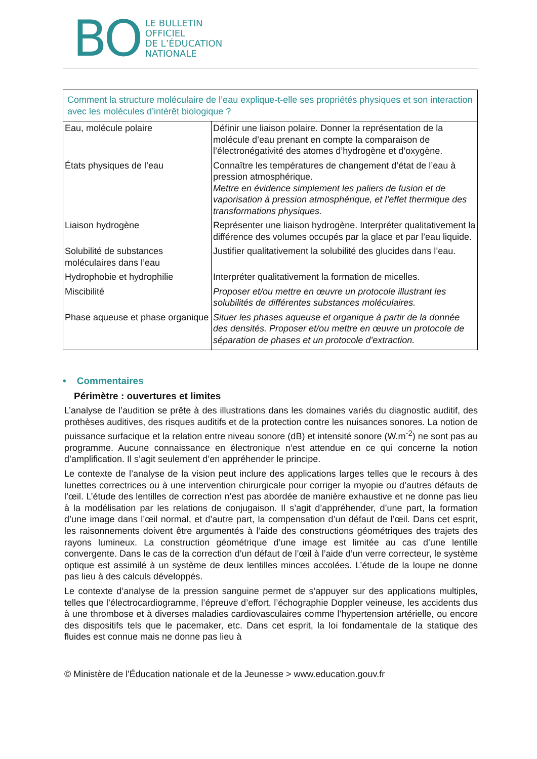BO
LE BULLETIN
OFFICIEL
DE L’ÉDUCATION
NATIONALE
| Comment la structure moléculaire de l’eau explique-t-elle ses propriétés physiques et son interaction avec les molécules d’intérêt biologique ? | |
| Eau, molécule polaire | Définir une liaison polaire. Donner la représentation de la molécule d’eau prenant en compte la comparaison de l’électronégativité des atomes d’hydrogène et d’oxygène. |
| États physiques de l’eau | Connaître les températures de changement d’état de l’eau à pression atmosphérique. Mettre en évidence simplement les paliers de fusion et de vaporisation à pression atmosphérique, et l’effet thermique des transformations physiques. |
| Liaison hydrogène | Représenter une liaison hydrogène. Interpréter qualitativement la différence des volumes occupés par la glace et par l’eau liquide. |
| Solubilité de substances moléculaires dans l’eau | Justifier qualitativement la solubilité des glucides dans l’eau. |
| Hydrophobie et hydrophilie | Interpréter qualitativement la formation de micelles. |
| Miscibilité | Proposer et/ou mettre en œuvre un protocole illustrant les solubilités de différentes substances moléculaires. |
| Phase aqueuse et phase organique | Situer les phases aqueuse et organique à partir de la donnée des densités. Proposer et/ou mettre en œuvre un protocole de séparation de phases et un protocole d’extraction. |
• Commentaires
Périmètre : ouvertures et limites
L’analyse de l’audition se prête à des illustrations dans les domaines variés du diagnostic auditif, des prothèses auditives, des risques auditifs et de la protection contre les nuisances sonores. La notion de puissance surfacique et la relation entre niveau sonore (dB) et intensité sonore (W.m<sup>-2</sup>) ne sont pas au programme. Aucune connaissance en électronique n’est attendue en ce qui concerne la notion d’amplification. Il s’agit seulement d’en appréhender le principe.
Le contexte de l’analyse de la vision peut inclure des applications larges telles que le recours à des lunettes correctrices ou à une intervention chirurgicale pour corriger la myopie ou d’autres défauts de l’œil. L’étude des lentilles de correction n’est pas abordée de manière exhaustive et ne donne pas lieu à la modélisation par les relations de conjugaison. Il s’agit d’appréhender, d’une part, la formation d’une image dans l’œil normal, et d’autre part, la compensation d’un défaut de l’œil. Dans cet esprit, les raisonnements doivent être argumentés à l’aide des constructions géométriques des trajets des rayons lumineux. La construction géométrique d’une image est limitée au cas d’une lentille convergente. Dans le cas de la correction d’un défaut de l’œil à l’aide d’un verre correcteur, le système optique est assimilé à un système de deux lentilles minces accolées. L’étude de la loupe ne donne pas lieu à des calculs développés.
Le contexte d’analyse de la pression sanguine permet de s’appuyer sur des applications multiples, telles que l’électrocardiogramme, l’épreuve d’effort, l’échographie Doppler veineuse, les accidents dus à une thrombose et à diverses maladies cardiovasculaires comme l’hypertension artérielle, ou encore des dispositifs tels que le pacemaker, etc. Dans cet esprit, la loi fondamentale de la statique des fluides est connue mais ne donne pas lieu à
© Ministère de l'Éducation nationale et de la Jeunesse > www.education.gouv.fr